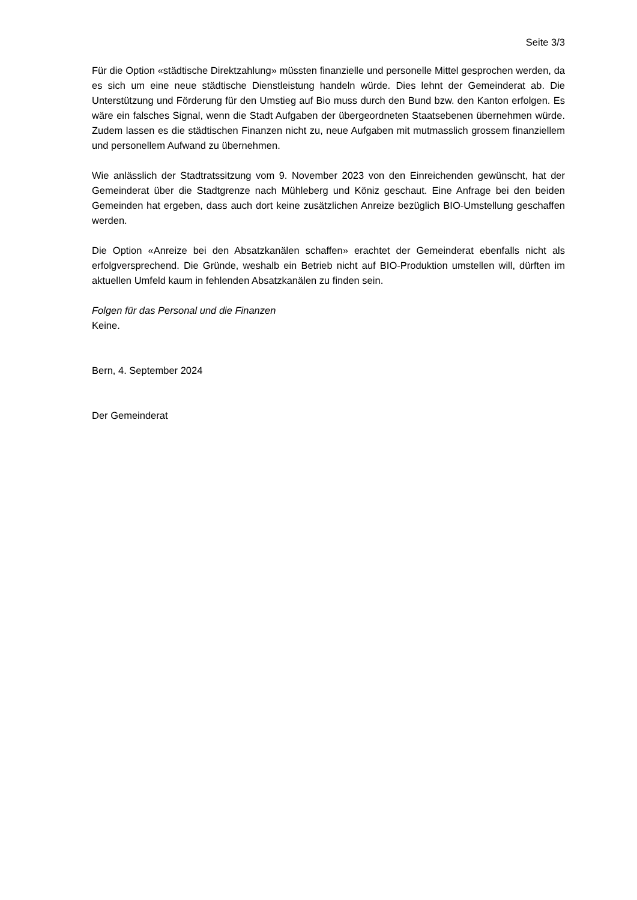Seite 3/3
Für die Option «städtische Direktzahlung» müssten finanzielle und personelle Mittel gesprochen werden, da es sich um eine neue städtische Dienstleistung handeln würde. Dies lehnt der Gemein­derat ab. Die Unterstützung und Förderung für den Umstieg auf Bio muss durch den Bund bzw. den Kanton erfolgen. Es wäre ein falsches Signal, wenn die Stadt Aufgaben der übergeordneten Staatsebenen übernehmen würde. Zudem lassen es die städtischen Finanzen nicht zu, neue Auf­gaben mit mutmasslich grossem finanziellem und personellem Aufwand zu übernehmen.
Wie anlässlich der Stadtratssitzung vom 9. November 2023 von den Einreichenden gewünscht, hat der Gemeinderat über die Stadtgrenze nach Mühleberg und Köniz geschaut. Eine Anfrage bei den beiden Gemeinden hat ergeben, dass auch dort keine zusätzlichen Anreize bezüglich BIO-Umstellung geschaffen werden.
Die Option «Anreize bei den Absatzkanälen schaffen» erachtet der Gemeinderat ebenfalls nicht als erfolgversprechend. Die Gründe, weshalb ein Betrieb nicht auf BIO-Produktion umstellen will, dürf­ten im aktuellen Umfeld kaum in fehlenden Absatzkanälen zu finden sein.
Folgen für das Personal und die Finanzen
Keine.
Bern, 4. September 2024
Der Gemeinderat